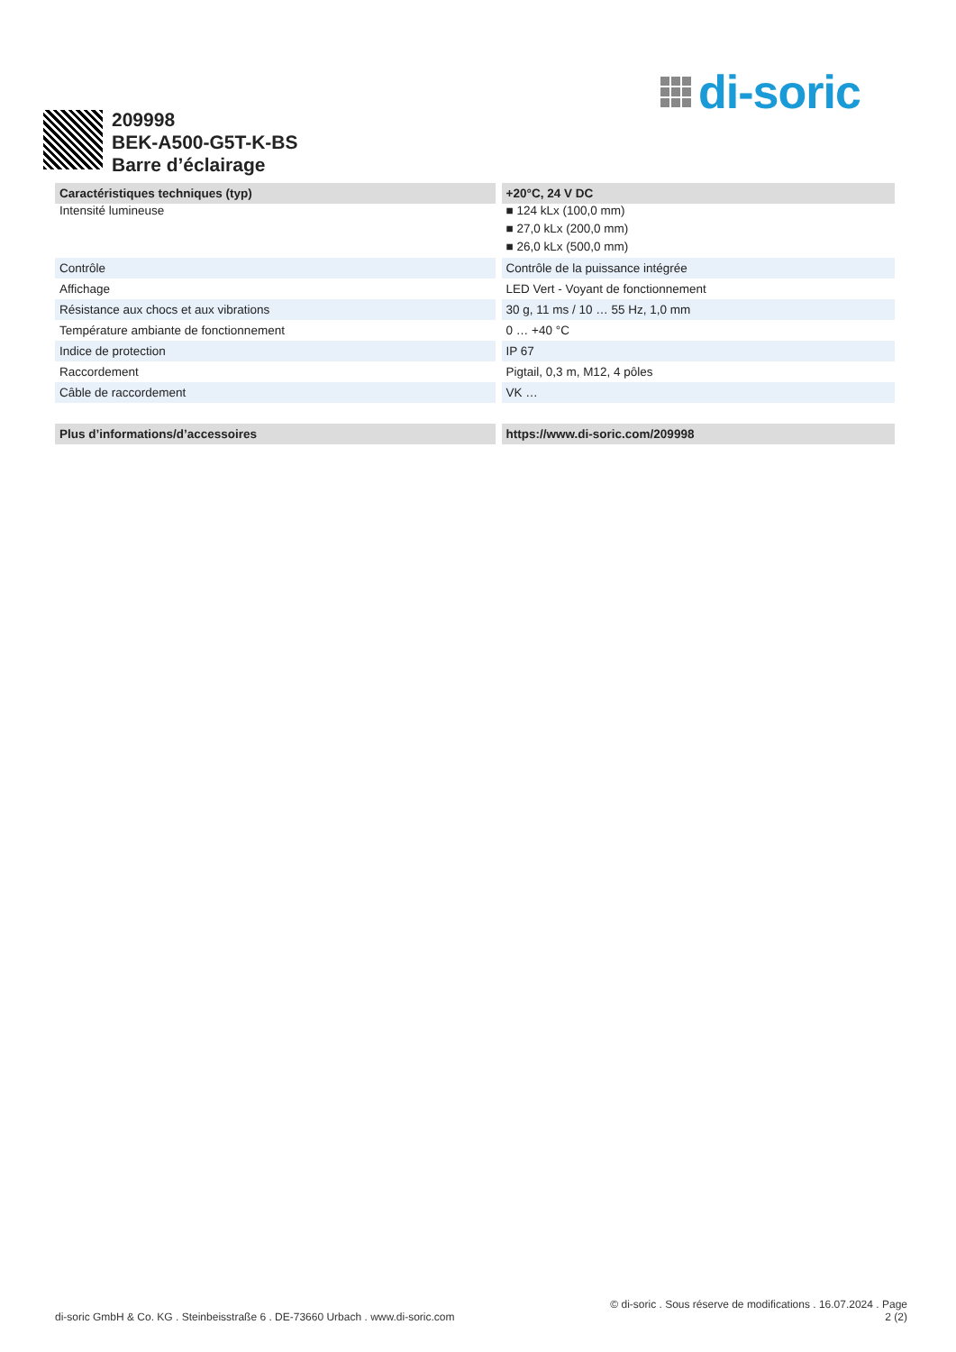di-soric
209998
BEK-A500-G5T-K-BS
Barre d’éclairage
| Caractéristiques techniques (typ) | +20°C, 24 V DC |
| --- | --- |
| Intensité lumineuse | ■ 124 kLx (100,0 mm) ■ 27,0 kLx (200,0 mm) ■ 26,0 kLx (500,0 mm) |
| Contrôle | Contrôle de la puissance intégrée |
| Affichage | LED Vert - Voyant de fonctionnement |
| Résistance aux chocs et aux vibrations | 30 g, 11 ms / 10 … 55 Hz, 1,0 mm |
| Température ambiante de fonctionnement | 0 … +40 °C |
| Indice de protection | IP 67 |
| Raccordement | Pigtail, 0,3 m, M12, 4 pôles |
| Câble de raccordement | VK … |
| Plus d’informations/d’accessoires | https://www.di-soric.com/209998 |
di-soric GmbH & Co. KG . Steinbeisstraße 6 . DE-73660 Urbach . www.di-soric.com
© di-soric . Sous réserve de modifications . 16.07.2024 . Page
2 (2)